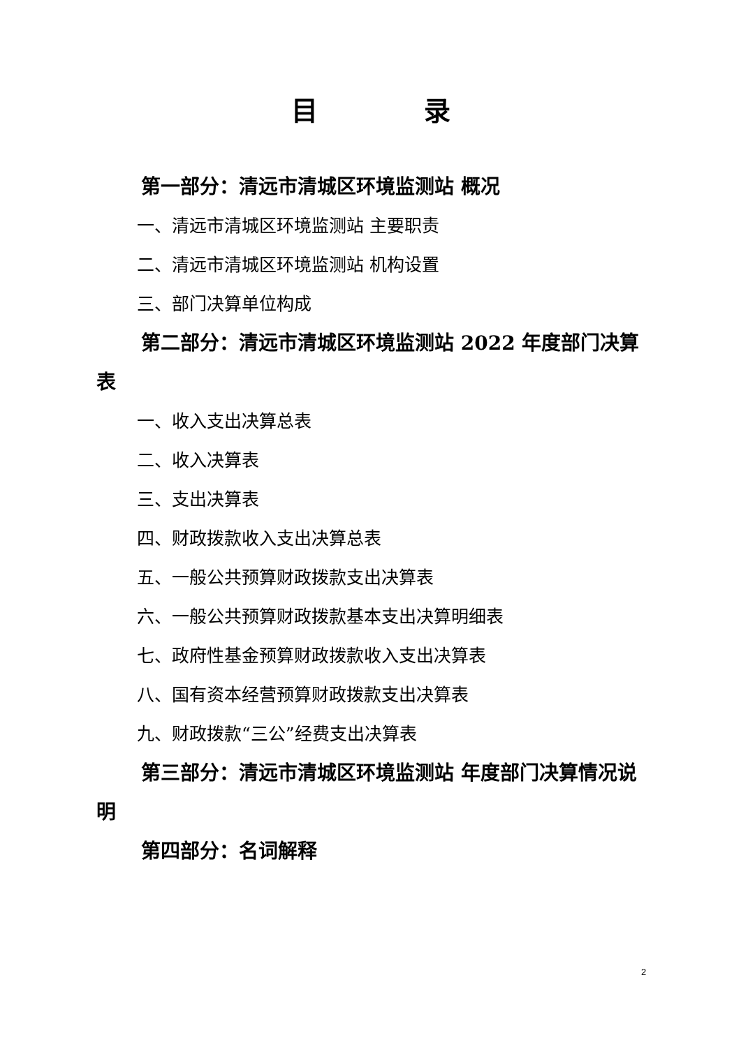目　　　　录
第一部分：清远市清城区环境监测站 概况
一、清远市清城区环境监测站 主要职责
二、清远市清城区环境监测站 机构设置
三、部门决算单位构成
第二部分：清远市清城区环境监测站 2022 年度部门决算表
一、收入支出决算总表
二、收入决算表
三、支出决算表
四、财政拨款收入支出决算总表
五、一般公共预算财政拨款支出决算表
六、一般公共预算财政拨款基本支出决算明细表
七、政府性基金预算财政拨款收入支出决算表
八、国有资本经营预算财政拨款支出决算表
九、财政拨款“三公”经费支出决算表
第三部分：清远市清城区环境监测站 年度部门决算情况说明
第四部分：名词解释
2